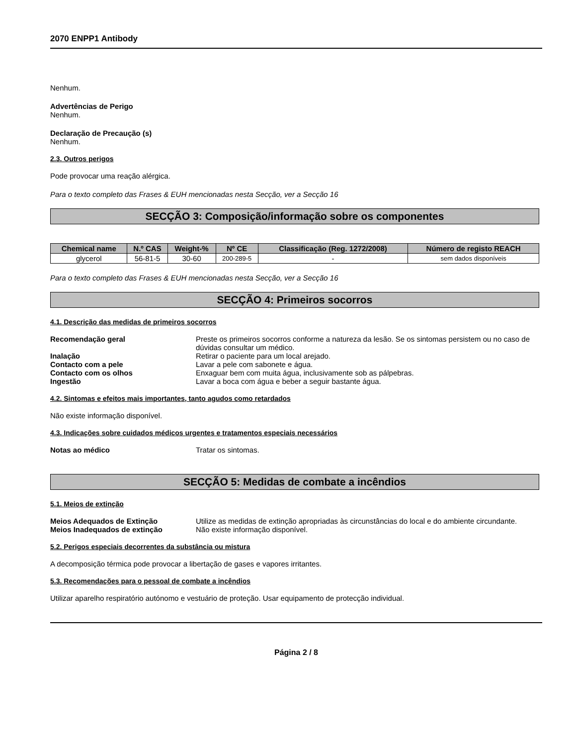2070 ENPP1 Antibody
Nenhum.
Advertências de Perigo
Nenhum.
Declaração de Precaução (s)
Nenhum.
2.3. Outros perigos
Pode provocar uma reação alérgica.
Para o texto completo das Frases & EUH mencionadas nesta Secção, ver a Secção 16
SECÇÃO 3: Composição/informação sobre os componentes
| Chemical name | N.º CAS | Weight-% | Nº CE | Classificação (Reg. 1272/2008) | Número de registo REACH |
| --- | --- | --- | --- | --- | --- |
| glycerol | 56-81-5 | 30-60 | 200-289-5 | - | sem dados disponíveis |
Para o texto completo das Frases & EUH mencionadas nesta Secção, ver a Secção 16
SECÇÃO 4: Primeiros socorros
4.1. Descrição das medidas de primeiros socorros
Recomendação geral Preste os primeiros socorros conforme a natureza da lesão. Se os sintomas persistem ou no caso de dúvidas consultar um médico. Inalação Retirar o paciente para um local arejado. Contacto com a pele Lavar a pele com sabonete e água. Contacto com os olhos Enxaguar bem com muita água, inclusivamente sob as pálpebras. Ingestão Lavar a boca com água e beber a seguir bastante água.
4.2. Sintomas e efeitos mais importantes, tanto agudos como retardados
Não existe informação disponível.
4.3. Indicações sobre cuidados médicos urgentes e tratamentos especiais necessários
Notas ao médico Tratar os sintomas.
SECÇÃO 5: Medidas de combate a incêndios
5.1. Meios de extinção
Meios Adequados de Extinção Utilize as medidas de extinção apropriadas às circunstâncias do local e do ambiente circundante. Meios Inadequados de extinção Não existe informação disponível.
5.2. Perigos especiais decorrentes da substância ou mistura
A decomposição térmica pode provocar a libertação de gases e vapores irritantes.
5.3. Recomendações para o pessoal de combate a incêndios
Utilizar aparelho respiratório autónomo e vestuário de proteção. Usar equipamento de protecção individual.
Página 2 / 8